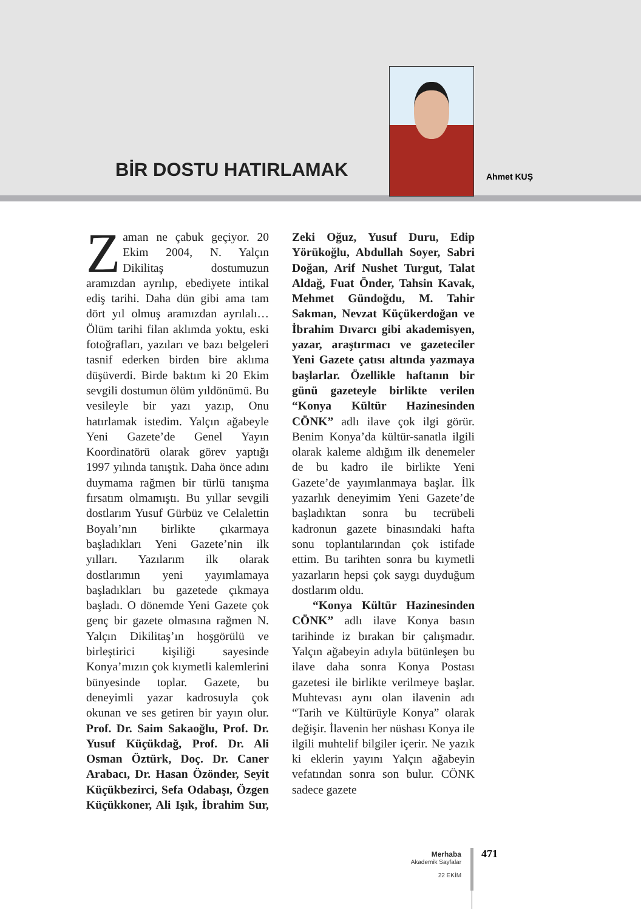BİR DOSTU HATIRLAMAK Ahmet KUŞ
Zaman ne çabuk geçiyor. 20 Ekim 2004, N. Yalçın Dikilitaş dostumuzun aramızdan ayrılıp, ebediyete intikal ediş tarihi. Daha dün gibi ama tam dört yıl olmuş aramızdan ayrılalı… Ölüm tarihi filan aklımda yoktu, eski fotoğrafları, yazıları ve bazı belgeleri tasnif ederken birden bire aklıma düşüverdi. Birde baktım ki 20 Ekim sevgili dostumun ölüm yıldönümü. Bu vesileyle bir yazı yazıp, Onu hatırlamak istedim. Yalçın ağabeyle Yeni Gazete’de Genel Yayın Koordinatörü olarak görev yaptığı 1997 yılında tanıştık. Daha önce adını duymama rağmen bir türlü tanışma fırsatım olmamıştı. Bu yıllar sevgili dostlarım Yusuf Gürbüz ve Celalettin Boyalı’nın birlikte çıkarmaya başladıkları Yeni Gazete’nin ilk yılları. Yazılarım ilk olarak dostlarımın yeni yayımlamaya başladıkları bu gazetede çıkmaya başladı. O dönemde Yeni Gazete çok genç bir gazete olmasına rağmen N. Yalçın Dikilitaş’ın hoşgörülü ve birleştirici kişiliği sayesinde Konya’mızın çok kıymetli kalemlerini bünyesinde toplar. Gazete, bu deneyimli yazar kadrosuyla çok okunan ve ses getiren bir yayın olur. Prof. Dr. Saim Sakaoğlu, Prof. Dr. Yusuf Küçükdağ, Prof. Dr. Ali Osman Öztürk, Doç. Dr. Caner Arabacı, Dr. Hasan Özönder, Seyit Küçükbezirci, Sefa Odabaşı, Özgen Küçükkoner, Ali Işık, İbrahim Sur, Zeki Oğuz, Yusuf Duru, Edip Yörükoğlu, Abdullah Soyer, Sabri Doğan, Arif Nushet Turgut, Talat Aldağ, Fuat Önder, Tahsin Kavak, Mehmet Gündoğdu, M. Tahir Sakman, Nevzat Küçükerdoğan ve İbrahim Dıvarcı gibi akademisyen, yazar, araştırmacı ve gazeteciler Yeni Gazete çatısı altında yazmaya başlarlar. Özellikle haftanın bir günü gazeteyle birlikte verilen “Konya Kültür Hazinesinden CÖNK” adlı ilave çok ilgi görür. Benim Konya’da kültür-sanatla ilgili olarak kaleme aldığım ilk denemeler de bu kadro ile birlikte Yeni Gazete’de yayımlanmaya başlar. İlk yazarlık deneyimim Yeni Gazete’de başladıktan sonra bu tecrübeli kadronun gazete binasındaki hafta sonu toplantılarından çok istifade ettim. Bu tarihten sonra bu kıymetli yazarların hepsi çok saygı duyduğum dostlarım oldu.
“Konya Kültür Hazinesinden CÖNK” adlı ilave Konya basın tarihinde iz bırakan bir çalışmadır. Yalçın ağabeyin adıyla bütünleşen bu ilave daha sonra Konya Postası gazetesi ile birlikte verilmeye başlar. Muhtevası aynı olan ilavenin adı “Tarih ve Kültürüyle Konya” olarak değişir. İlavenin her nüshası Konya ile ilgili muhtelif bilgiler içerir. Ne yazık ki eklerin yayını Yalçın ağabeyin vefatından sonra son bulur. CÖNK sadece gazete
Merhaba
Akademik Sayfalar
22 EKİM
471